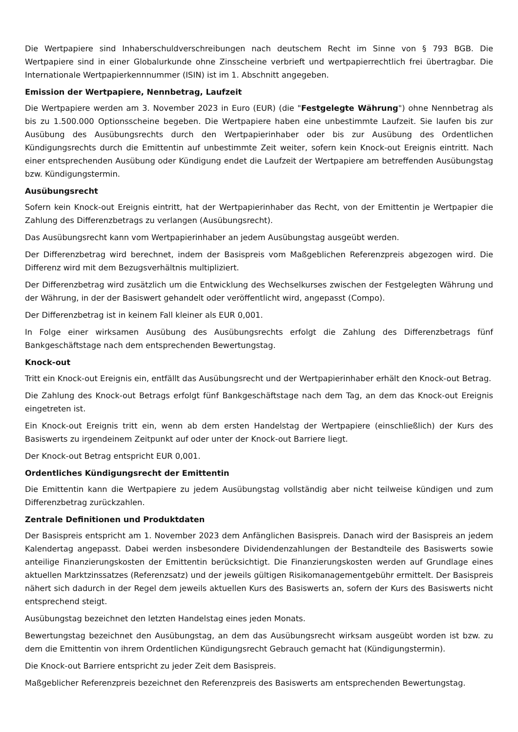Die Wertpapiere sind Inhaberschuldverschreibungen nach deutschem Recht im Sinne von § 793 BGB. Die Wertpapiere sind in einer Globalurkunde ohne Zinsscheine verbrieft und wertpapierrechtlich frei übertragbar. Die Internationale Wertpapierkennnummer (ISIN) ist im 1. Abschnitt angegeben.
Emission der Wertpapiere, Nennbetrag, Laufzeit
Die Wertpapiere werden am 3. November 2023 in Euro (EUR) (die "Festgelegte Währung") ohne Nennbetrag als bis zu 1.500.000 Optionsscheine begeben. Die Wertpapiere haben eine unbestimmte Laufzeit. Sie laufen bis zur Ausübung des Ausübungsrechts durch den Wertpapierinhaber oder bis zur Ausübung des Ordentlichen Kündigungsrechts durch die Emittentin auf unbestimmte Zeit weiter, sofern kein Knock-out Ereignis eintritt. Nach einer entsprechenden Ausübung oder Kündigung endet die Laufzeit der Wertpapiere am betreffenden Ausübungstag bzw. Kündigungstermin.
Ausübungsrecht
Sofern kein Knock-out Ereignis eintritt, hat der Wertpapierinhaber das Recht, von der Emittentin je Wertpapier die Zahlung des Differenzbetrags zu verlangen (Ausübungsrecht).
Das Ausübungsrecht kann vom Wertpapierinhaber an jedem Ausübungstag ausgeübt werden.
Der Differenzbetrag wird berechnet, indem der Basispreis vom Maßgeblichen Referenzpreis abgezogen wird. Die Differenz wird mit dem Bezugsverhältnis multipliziert.
Der Differenzbetrag wird zusätzlich um die Entwicklung des Wechselkurses zwischen der Festgelegten Währung und der Währung, in der der Basiswert gehandelt oder veröffentlicht wird, angepasst (Compo).
Der Differenzbetrag ist in keinem Fall kleiner als EUR 0,001.
In Folge einer wirksamen Ausübung des Ausübungsrechts erfolgt die Zahlung des Differenzbetrags fünf Bankgeschäftstage nach dem entsprechenden Bewertungstag.
Knock-out
Tritt ein Knock-out Ereignis ein, entfällt das Ausübungsrecht und der Wertpapierinhaber erhält den Knock-out Betrag.
Die Zahlung des Knock-out Betrags erfolgt fünf Bankgeschäftstage nach dem Tag, an dem das Knock-out Ereignis eingetreten ist.
Ein Knock-out Ereignis tritt ein, wenn ab dem ersten Handelstag der Wertpapiere (einschließlich) der Kurs des Basiswerts zu irgendeinem Zeitpunkt auf oder unter der Knock-out Barriere liegt.
Der Knock-out Betrag entspricht EUR 0,001.
Ordentliches Kündigungsrecht der Emittentin
Die Emittentin kann die Wertpapiere zu jedem Ausübungstag vollständig aber nicht teilweise kündigen und zum Differenzbetrag zurückzahlen.
Zentrale Definitionen und Produktdaten
Der Basispreis entspricht am 1. November 2023 dem Anfänglichen Basispreis. Danach wird der Basispreis an jedem Kalendertag angepasst. Dabei werden insbesondere Dividendenzahlungen der Bestandteile des Basiswerts sowie anteilige Finanzierungskosten der Emittentin berücksichtigt. Die Finanzierungskosten werden auf Grundlage eines aktuellen Marktzinssatzes (Referenzsatz) und der jeweils gültigen Risikomanagementgebühr ermittelt. Der Basispreis nähert sich dadurch in der Regel dem jeweils aktuellen Kurs des Basiswerts an, sofern der Kurs des Basiswerts nicht entsprechend steigt.
Ausübungstag bezeichnet den letzten Handelstag eines jeden Monats.
Bewertungstag bezeichnet den Ausübungstag, an dem das Ausübungsrecht wirksam ausgeübt worden ist bzw. zu dem die Emittentin von ihrem Ordentlichen Kündigungsrecht Gebrauch gemacht hat (Kündigungstermin).
Die Knock-out Barriere entspricht zu jeder Zeit dem Basispreis.
Maßgeblicher Referenzpreis bezeichnet den Referenzpreis des Basiswerts am entsprechenden Bewertungstag.